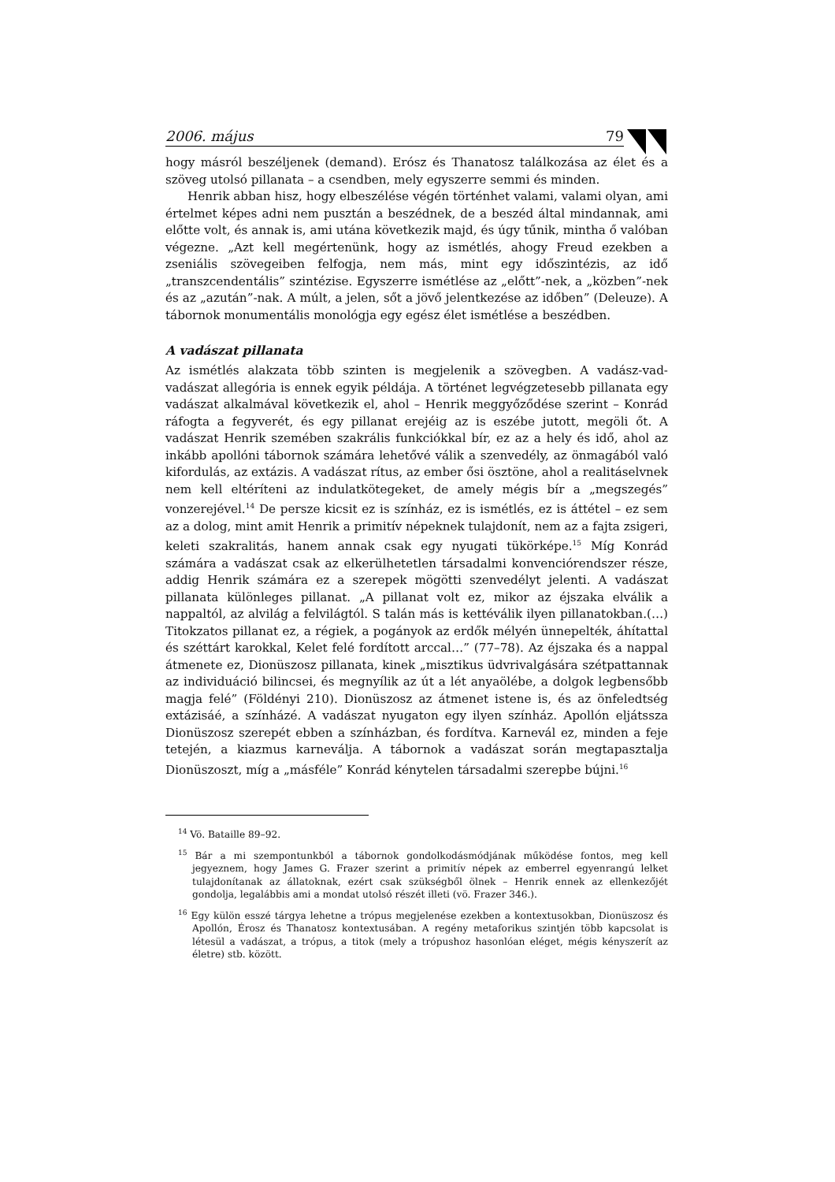2006. május 79
hogy másról beszéljenek (demand). Erósz és Thanatosz találkozása az élet és a szöveg utolsó pillanata – a csendben, mely egyszerre semmi és minden.
Henrik abban hisz, hogy elbeszélése végén történhet valami, valami olyan, ami értelmet képes adni nem pusztán a beszédnek, de a beszéd által mindannak, ami előtte volt, és annak is, ami utána következik majd, és úgy tűnik, mintha ő valóban végezne. „Azt kell megértenünk, hogy az ismétlés, ahogy Freud ezekben a zseniális szövegeiben felfogja, nem más, mint egy időszintézis, az idő „transzcendentális” szintézise. Egyszerre ismétlése az „előtt”-nek, a „közben”-nek és az „azután”-nak. A múlt, a jelen, sőt a jövő jelentkezése az időben” (Deleuze). A tábornok monumentális monológja egy egész élet ismétlése a beszédben.
A vadászat pillanata
Az ismétlés alakzata több szinten is megjelenik a szövegben. A vadász-vad-vadászat allegória is ennek egyik példája. A történet legvégzetesebb pillanata egy vadászat alkalmával következik el, ahol – Henrik meggyőződése szerint – Konrád ráfogta a fegyverét, és egy pillanat erejéig az is eszébe jutott, megöli őt. A vadászat Henrik szemében szakrális funkciókkal bír, ez az a hely és idő, ahol az inkább apollóni tábornok számára lehetővé válik a szenvedély, az önmagából való kifordulás, az extázis. A vadászat rítus, az ember ősi ösztöne, ahol a realitáselvnek nem kell eltéríteni az indulatkötegeket, de amely mégis bír a „megszegés” vonzerejével.<sup>14</sup> De persze kicsit ez is színház, ez is ismétlés, ez is áttétel – ez sem az a dolog, mint amit Henrik a primitív népeknek tulajdonít, nem az a fajta zsigeri, keleti szakralitás, hanem annak csak egy nyugati tükörképe.<sup>15</sup> Míg Konrád számára a vadászat csak az elkerülhetetlen társadalmi konvenciórendszer része, addig Henrik számára ez a szerepek mögötti szenvedélyt jelenti. A vadászat pillanata különleges pillanat. „A pillanat volt ez, mikor az éjszaka elválik a nappaltól, az alvilág a felvilágtól. S talán más is kettéválik ilyen pillanatokban.(…) Titokzatos pillanat ez, a régiek, a pogányok az erdők mélyén ünnepelték, áhítattal és széttárt karokkal, Kelet felé fordított arccal…” (77–78). Az éjszaka és a nappal átmenete ez, Dionüszosz pillanata, kinek „misztikus üdvrivalgására szétpattannak az individuáció bilincsei, és megnyílik az út a lét anyaölébe, a dolgok legbensőbb magja felé” (Földényi 210). Dionüszosz az átmenet istene is, és az önfeledtség extázisáé, a színházé. A vadászat nyugaton egy ilyen színház. Apollón eljátssza Dionüszosz szerepét ebben a színházban, és fordítva. Karnevál ez, minden a feje tetején, a kiazmus karneválja. A tábornok a vadászat során megtapasztalja Dionüszoszt, míg a „másféle” Konrád kénytelen társadalmi szerepbe bújni.<sup>16</sup>
<sup>14</sup> Vö. Bataille 89–92.
<sup>15</sup> Bár a mi szempontunkból a tábornok gondolkodásmódjának működése fontos, meg kell jegyeznem, hogy James G. Frazer szerint a primitív népek az emberrel egyenrangú lelket tulajdonítanak az állatoknak, ezért csak szükségből ölnek – Henrik ennek az ellenkezőjét gondolja, legalábbis ami a mondat utolsó részét illeti (vö. Frazer 346.).
<sup>16</sup> Egy külön esszé tárgya lehetne a trópus megjelenése ezekben a kontextusokban, Dionüszosz és Apollón, Érosz és Thanatosz kontextusában. A regény metaforikus szintjén több kapcsolat is létesül a vadászat, a trópus, a titok (mely a trópushoz hasonlóan eléget, mégis kényszerít az életre) stb. között.